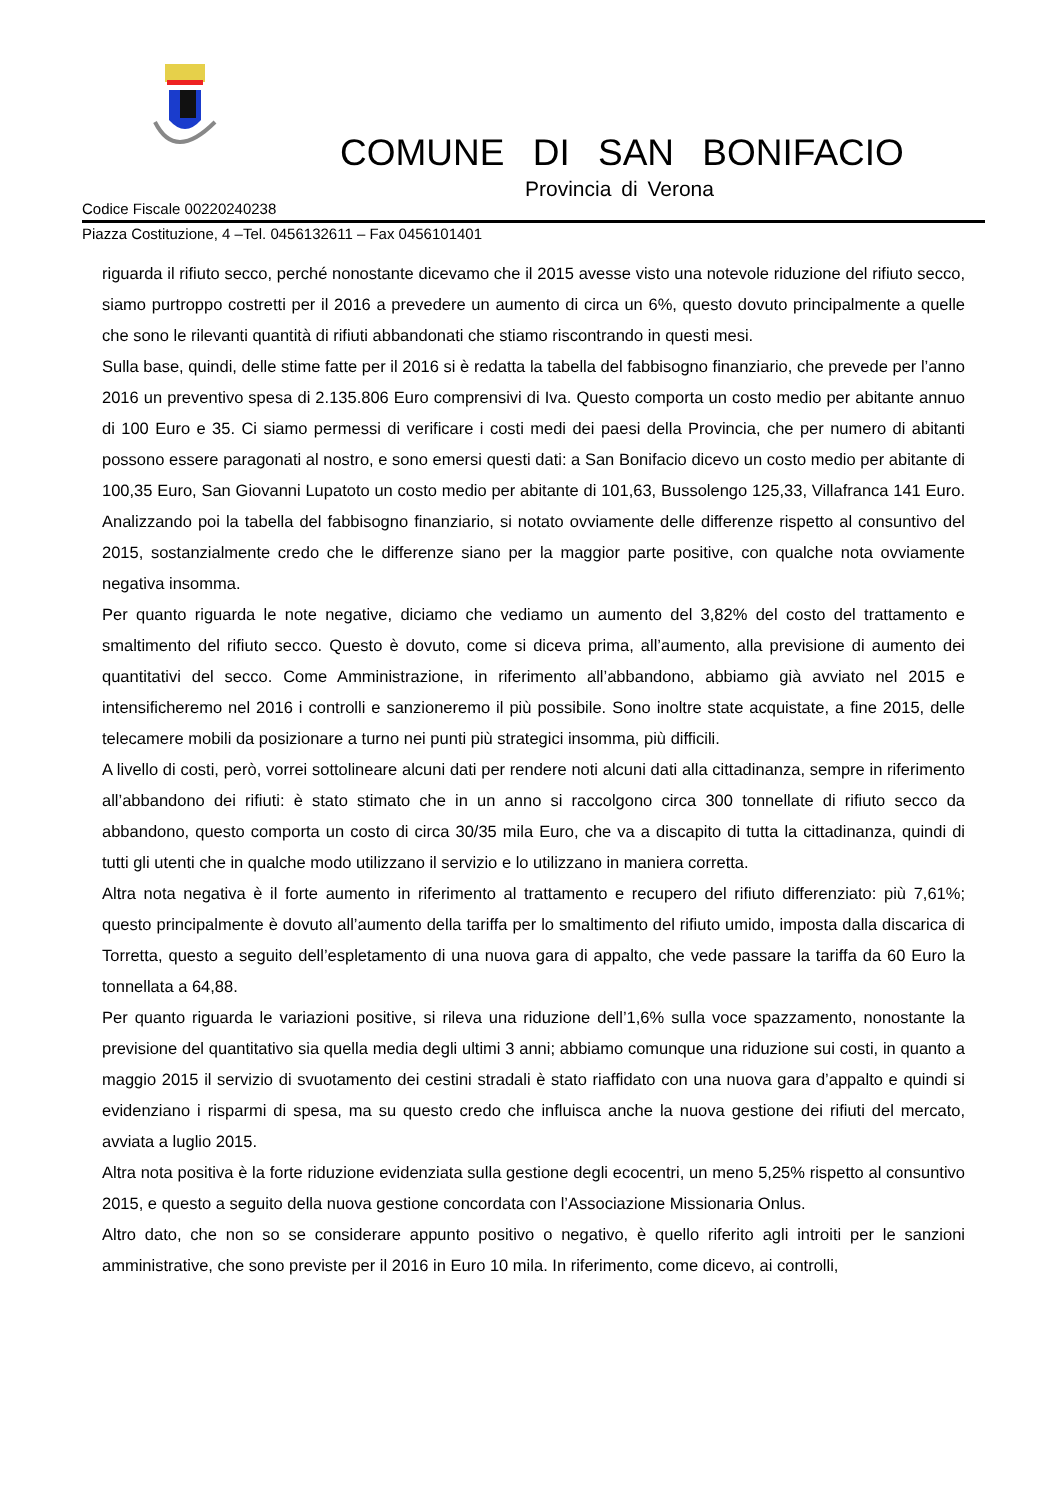COMUNE DI SAN BONIFACIO
Provincia di Verona
Codice Fiscale 00220240238
Piazza Costituzione, 4 –Tel. 0456132611 – Fax 0456101401
riguarda il rifiuto secco, perché nonostante dicevamo che il 2015 avesse visto una notevole riduzione del rifiuto secco, siamo purtroppo costretti per il 2016 a prevedere un aumento di circa un 6%, questo dovuto principalmente a quelle che sono le rilevanti quantità di rifiuti abbandonati che stiamo riscontrando in questi mesi.
Sulla base, quindi, delle stime fatte per il 2016 si è redatta la tabella del fabbisogno finanziario, che prevede per l’anno 2016 un preventivo spesa di 2.135.806 Euro comprensivi di Iva. Questo comporta un costo medio per abitante annuo di 100 Euro e 35. Ci siamo permessi di verificare i costi medi dei paesi della Provincia, che per numero di abitanti possono essere paragonati al nostro, e sono emersi questi dati: a San Bonifacio dicevo un costo medio per abitante di 100,35 Euro, San Giovanni Lupatoto un costo medio per abitante di 101,63, Bussolengo 125,33, Villafranca 141 Euro. Analizzando poi la tabella del fabbisogno finanziario, si notato ovviamente delle differenze rispetto al consuntivo del 2015, sostanzialmente credo che le differenze siano per la maggior parte positive, con qualche nota ovviamente negativa insomma.
Per quanto riguarda le note negative, diciamo che vediamo un aumento del 3,82% del costo del trattamento e smaltimento del rifiuto secco. Questo è dovuto, come si diceva prima, all’aumento, alla previsione di aumento dei quantitativi del secco. Come Amministrazione, in riferimento all’abbandono, abbiamo già avviato nel 2015 e intensificheremo nel 2016 i controlli e sanzioneremo il più possibile. Sono inoltre state acquistate, a fine 2015, delle telecamere mobili da posizionare a turno nei punti più strategici insomma, più difficili.
A livello di costi, però, vorrei sottolineare alcuni dati per rendere noti alcuni dati alla cittadinanza, sempre in riferimento all’abbandono dei rifiuti: è stato stimato che in un anno si raccolgono circa 300 tonnellate di rifiuto secco da abbandono, questo comporta un costo di circa 30/35 mila Euro, che va a discapito di tutta la cittadinanza, quindi di tutti gli utenti che in qualche modo utilizzano il servizio e lo utilizzano in maniera corretta.
Altra nota negativa è il forte aumento in riferimento al trattamento e recupero del rifiuto differenziato: più 7,61%; questo principalmente è dovuto all’aumento della tariffa per lo smaltimento del rifiuto umido, imposta dalla discarica di Torretta, questo a seguito dell’espletamento di una nuova gara di appalto, che vede passare la tariffa da 60 Euro la tonnellata a 64,88.
Per quanto riguarda le variazioni positive, si rileva una riduzione dell’1,6% sulla voce spazzamento, nonostante la previsione del quantitativo sia quella media degli ultimi 3 anni; abbiamo comunque una riduzione sui costi, in quanto a maggio 2015 il servizio di svuotamento dei cestini stradali è stato riaffidato con una nuova gara d’appalto e quindi si evidenziano i risparmi di spesa, ma su questo credo che influisca anche la nuova gestione dei rifiuti del mercato, avviata a luglio 2015.
Altra nota positiva è la forte riduzione evidenziata sulla gestione degli ecocentri, un meno 5,25% rispetto al consuntivo 2015, e questo a seguito della nuova gestione concordata con l’Associazione Missionaria Onlus.
Altro dato, che non so se considerare appunto positivo o negativo, è quello riferito agli introiti per le sanzioni amministrative, che sono previste per il 2016 in Euro 10 mila. In riferimento, come dicevo, ai controlli,